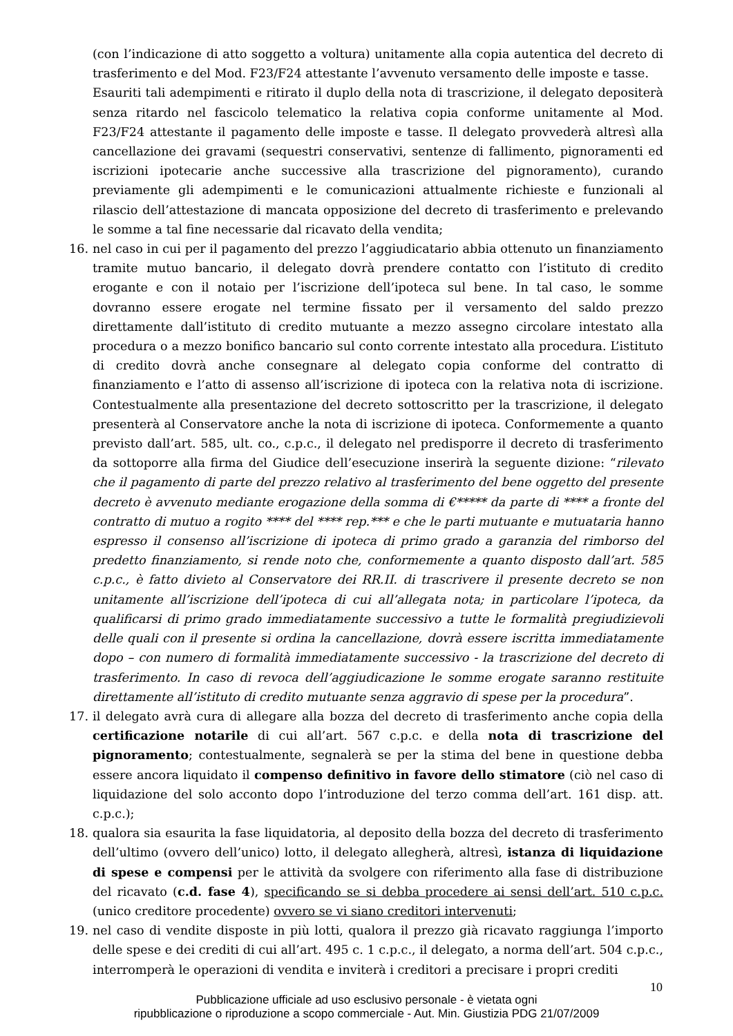(con l’indicazione di atto soggetto a voltura) unitamente alla copia autentica del decreto di trasferimento e del Mod. F23/F24 attestante l’avvenuto versamento delle imposte e tasse.
Esauriti tali adempimenti e ritirato il duplo della nota di trascrizione, il delegato depositerà senza ritardo nel fascicolo telematico la relativa copia conforme unitamente al Mod. F23/F24 attestante il pagamento delle imposte e tasse. Il delegato provvederà altresì alla cancellazione dei gravami (sequestri conservativi, sentenze di fallimento, pignoramenti ed iscrizioni ipotecarie anche successive alla trascrizione del pignoramento), curando previamente gli adempimenti e le comunicazioni attualmente richieste e funzionali al rilascio dell’attestazione di mancata opposizione del decreto di trasferimento e prelevando le somme a tal fine necessarie dal ricavato della vendita;
16. nel caso in cui per il pagamento del prezzo l’aggiudicatario abbia ottenuto un finanziamento tramite mutuo bancario, il delegato dovrà prendere contatto con l’istituto di credito erogante e con il notaio per l’iscrizione dell’ipoteca sul bene. In tal caso, le somme dovranno essere erogate nel termine fissato per il versamento del saldo prezzo direttamente dall’istituto di credito mutuante a mezzo assegno circolare intestato alla procedura o a mezzo bonifico bancario sul conto corrente intestato alla procedura. L’istituto di credito dovrà anche consegnare al delegato copia conforme del contratto di finanziamento e l’atto di assenso all’iscrizione di ipoteca con la relativa nota di iscrizione. Contestualmente alla presentazione del decreto sottoscritto per la trascrizione, il delegato presenterà al Conservatore anche la nota di iscrizione di ipoteca. Conformemente a quanto previsto dall’art. 585, ult. co., c.p.c., il delegato nel predisporre il decreto di trasferimento da sottoporre alla firma del Giudice dell’esecuzione inserirà la seguente dizione: “rilevato che il pagamento di parte del prezzo relativo al trasferimento del bene oggetto del presente decreto è avvenuto mediante erogazione della somma di €***** da parte di **** a fronte del contratto di mutuo a rogito **** del **** rep.*** e che le parti mutuante e mutuataria hanno espresso il consenso all’iscrizione di ipoteca di primo grado a garanzia del rimborso del predetto finanziamento, si rende noto che, conformemente a quanto disposto dall’art. 585 c.p.c., è fatto divieto al Conservatore dei RR.II. di trascrivere il presente decreto se non unitamente all’iscrizione dell’ipoteca di cui all’allegata nota; in particolare l’ipoteca, da qualificarsi di primo grado immediatamente successivo a tutte le formalità pregiudizievoli delle quali con il presente si ordina la cancellazione, dovrà essere iscritta immediatamente dopo – con numero di formalità immediatamente successivo - la trascrizione del decreto di trasferimento. In caso di revoca dell’aggiudicazione le somme erogate saranno restituite direttamente all’istituto di credito mutuante senza aggravio di spese per la procedura”.
17. il delegato avrà cura di allegare alla bozza del decreto di trasferimento anche copia della certificazione notarile di cui all’art. 567 c.p.c. e della nota di trascrizione del pignoramento; contestualmente, segnalerà se per la stima del bene in questione debba essere ancora liquidato il compenso definitivo in favore dello stimatore (ciò nel caso di liquidazione del solo acconto dopo l’introduzione del terzo comma dell’art. 161 disp. att. c.p.c.);
18. qualora sia esaurita la fase liquidatoria, al deposito della bozza del decreto di trasferimento dell’ultimo (ovvero dell’unico) lotto, il delegato allegherà, altresì, istanza di liquidazione di spese e compensi per le attività da svolgere con riferimento alla fase di distribuzione del ricavato (c.d. fase 4), specificando se si debba procedere ai sensi dell’art. 510 c.p.c. (unico creditore procedente) ovvero se vi siano creditori intervenuti;
19. nel caso di vendite disposte in più lotti, qualora il prezzo già ricavato raggiunga l’importo delle spese e dei crediti di cui all’art. 495 c. 1 c.p.c., il delegato, a norma dell’art. 504 c.p.c., interromperà le operazioni di vendita e inviterà i creditori a precisare i propri crediti
10
Pubblicazione ufficiale ad uso esclusivo personale - è vietata ogni
ripubblicazione o riproduzione a scopo commerciale - Aut. Min. Giustizia PDG 21/07/2009